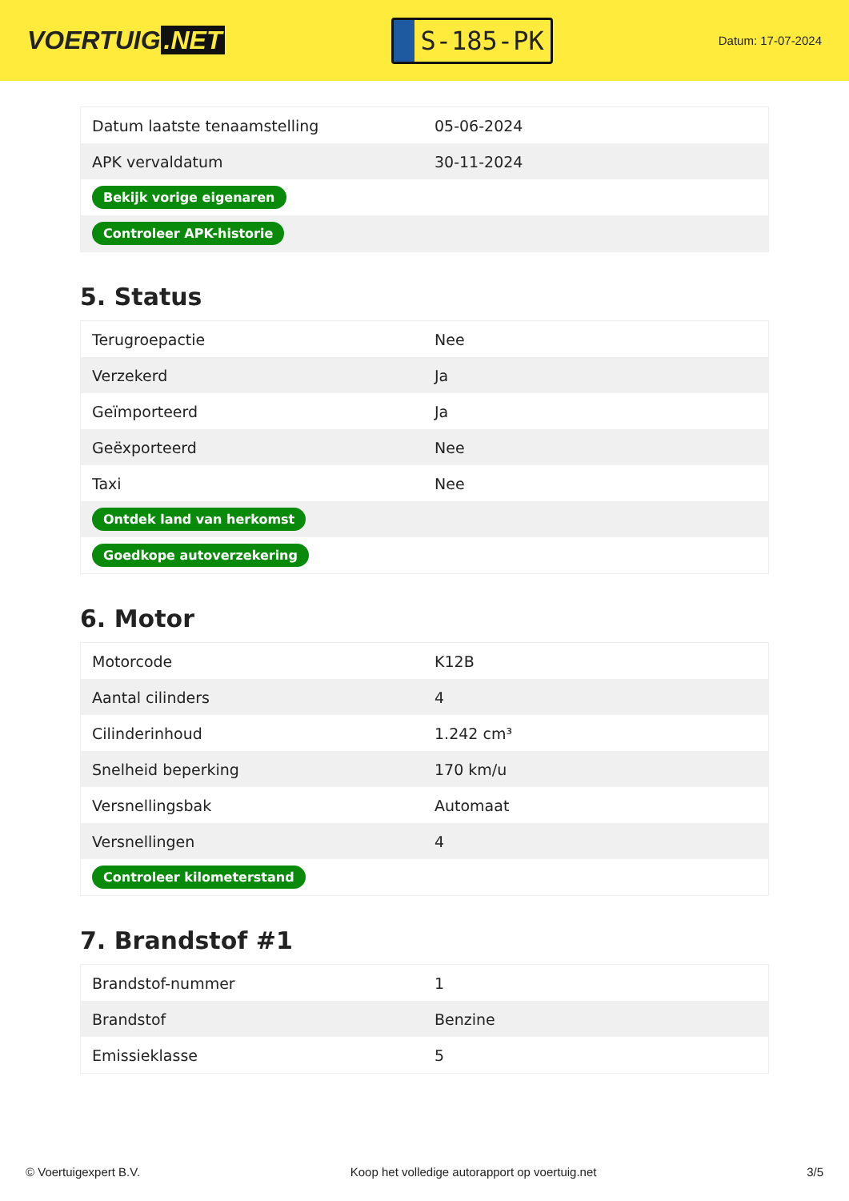VOERTUIG.NET
S-185-PK
Datum: 17-07-2024
| Datum laatste tenaamstelling | 05-06-2024 |
| APK vervaldatum | 30-11-2024 |
| Bekijk vorige eigenaren | |
| Controleer APK-historie | |
5. Status
| Terugroepactie | Nee |
| Verzekerd | Ja |
| Geïmporteerd | Ja |
| Geëxporteerd | Nee |
| Taxi | Nee |
| Ontdek land van herkomst | |
| Goedkope autoverzekering | |
6. Motor
| Motorcode | K12B |
| Aantal cilinders | 4 |
| Cilinderinhoud | 1.242 cm³ |
| Snelheid beperking | 170 km/u |
| Versnellingsbak | Automaat |
| Versnellingen | 4 |
| Controleer kilometerstand | |
7. Brandstof #1
| Brandstof-nummer | 1 |
| Brandstof | Benzine |
| Emissieklasse | 5 |
© Voertuigexpert B.V. Koop het volledige autorapport op voertuig.net 3/5